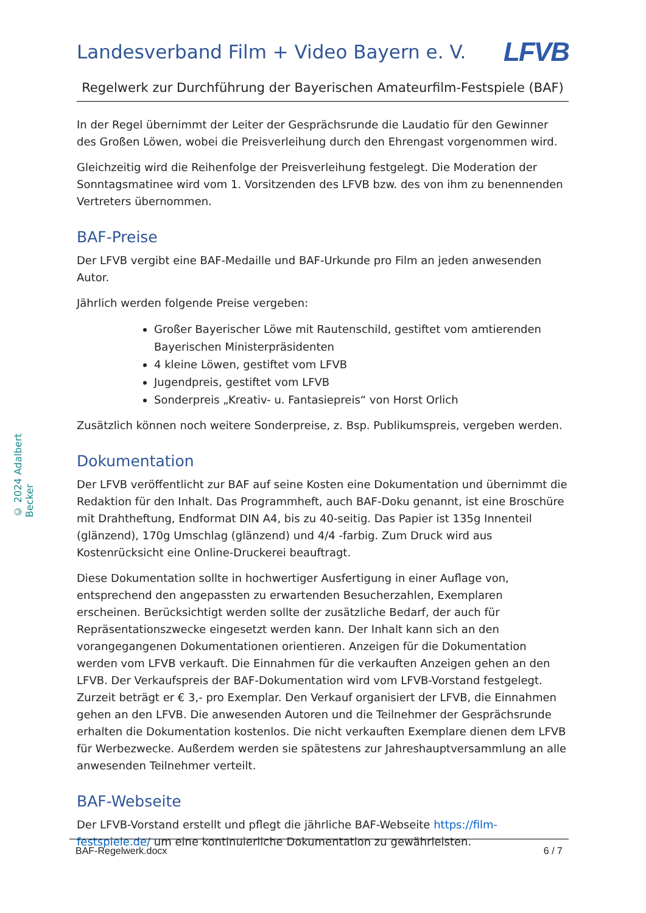© 2024 Adalbert Becker
Landesverband Film + Video Bayern e. V.
LFVB
Regelwerk zur Durchführung der Bayerischen Amateurfilm-Festspiele (BAF)
In der Regel übernimmt der Leiter der Gesprächsrunde die Laudatio für den Gewinner des Großen Löwen, wobei die Preisverleihung durch den Ehrengast vorgenommen wird.
Gleichzeitig wird die Reihenfolge der Preisverleihung festgelegt. Die Moderation der Sonntagsmatinee wird vom 1. Vorsitzenden des LFVB bzw. des von ihm zu benennenden Vertreters übernommen.
BAF-Preise
Der LFVB vergibt eine BAF-Medaille und BAF-Urkunde pro Film an jeden anwesenden Autor.
Jährlich werden folgende Preise vergeben:
Großer Bayerischer Löwe mit Rautenschild, gestiftet vom amtierenden Bayerischen Ministerpräsidenten
4 kleine Löwen, gestiftet vom LFVB
Jugendpreis, gestiftet vom LFVB
Sonderpreis „Kreativ- u. Fantasiepreis“ von Horst Orlich
Zusätzlich können noch weitere Sonderpreise, z. Bsp. Publikumspreis, vergeben werden.
Dokumentation
Der LFVB veröffentlicht zur BAF auf seine Kosten eine Dokumentation und übernimmt die Redaktion für den Inhalt. Das Programmheft, auch BAF-Doku genannt, ist eine Broschüre mit Drahtheftung, Endformat DIN A4, bis zu 40-seitig. Das Papier ist 135g Innenteil (glänzend), 170g Umschlag (glänzend) und 4/4 -farbig. Zum Druck wird aus Kostenrücksicht eine Online-Druckerei beauftragt.
Diese Dokumentation sollte in hochwertiger Ausfertigung in einer Auflage von, entsprechend den angepassten zu erwartenden Besucherzahlen, Exemplaren erscheinen. Berücksichtigt werden sollte der zusätzliche Bedarf, der auch für Repräsentationszwecke eingesetzt werden kann. Der Inhalt kann sich an den vorangegangenen Dokumentationen orientieren. Anzeigen für die Dokumentation werden vom LFVB verkauft. Die Einnahmen für die verkauften Anzeigen gehen an den LFVB. Der Verkaufspreis der BAF-Dokumentation wird vom LFVB-Vorstand festgelegt. Zurzeit beträgt er € 3,- pro Exemplar. Den Verkauf organisiert der LFVB, die Einnahmen gehen an den LFVB. Die anwesenden Autoren und die Teilnehmer der Gesprächsrunde erhalten die Dokumentation kostenlos. Die nicht verkauften Exemplare dienen dem LFVB für Werbezwecke. Außerdem werden sie spätestens zur Jahreshauptversammlung an alle anwesenden Teilnehmer verteilt.
BAF-Webseite
Der LFVB-Vorstand erstellt und pflegt die jährliche BAF-Webseite https://film-festspiele.de/ um eine kontinuierliche Dokumentation zu gewährleisten.
BAF-Regelwerk.docx 6 / 7